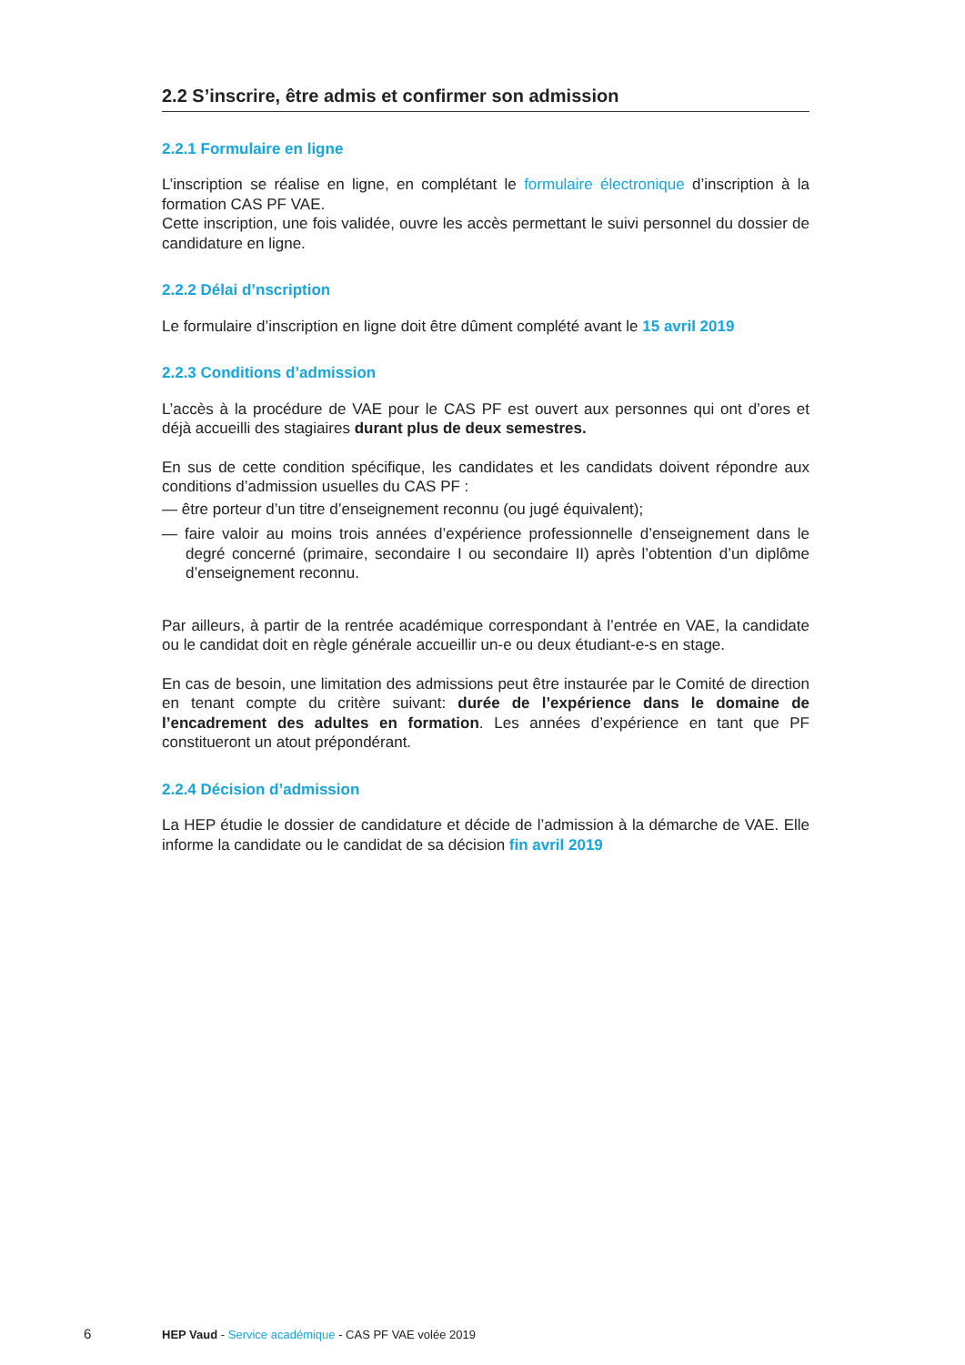2.2 S’inscrire, être admis et confirmer son admission
2.2.1 Formulaire en ligne
L’inscription se réalise en ligne, en complétant le formulaire électronique d’inscription à la formation CAS PF VAE.
Cette inscription, une fois validée, ouvre les accès permettant le suivi personnel du dossier de candidature en ligne.
2.2.2 Délai d’nscription
Le formulaire d’inscription en ligne doit être dûment complété avant le 15 avril 2019
2.2.3 Conditions d’admission
L’accès à la procédure de VAE pour le CAS PF est ouvert aux personnes qui ont d’ores et déjà accueilli des stagiaires durant plus de deux semestres.
En sus de cette condition spécifique, les candidates et les candidats doivent répondre aux conditions d’admission usuelles du CAS PF :
— être porteur d’un titre d’enseignement reconnu (ou jugé équivalent);
— faire valoir au moins trois années d’expérience professionnelle d’enseignement dans le degré concerné (primaire, secondaire I ou secondaire II) après l’obtention d’un diplôme d’enseignement reconnu.
Par ailleurs, à partir de la rentrée académique correspondant à l’entrée en VAE, la candidate ou le candidat doit en règle générale accueillir un-e ou deux étudiant-e-s en stage.
En cas de besoin, une limitation des admissions peut être instaurée par le Comité de direction en tenant compte du critère suivant: durée de l’expérience dans le domaine de l’encadrement des adultes en formation. Les années d’expérience en tant que PF constitueront un atout prépondérant.
2.2.4 Décision d’admission
La HEP étudie le dossier de candidature et décide de l’admission à la démarche de VAE. Elle informe la candidate ou le candidat de sa décision fin avril 2019
6 HEP Vaud - Service académique - CAS PF VAE volée 2019